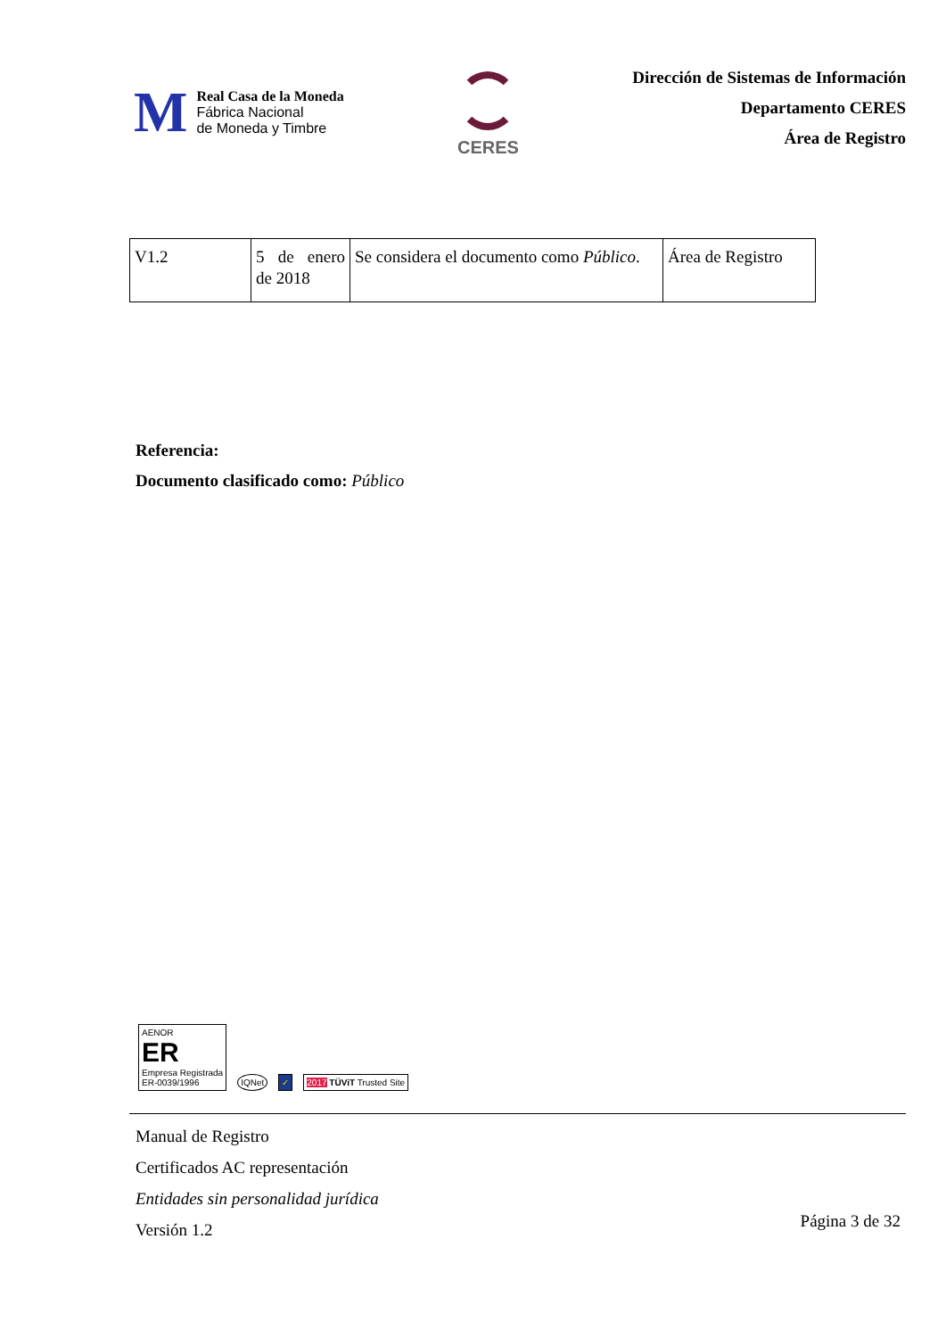M
Real Casa de la Moneda
Fábrica Nacional
de Moneda y Timbre
CERES
Dirección de Sistemas de Información
Departamento CERES
Área de Registro
| V1.2 | 5 de enero de 2018 | Se considera el documento como Público . | Área de Registro |
Referencia:
Documento clasificado como: Público
AENOR
ER
Empresa Registrada
ER-0039/1996
IQNet
✓
2017 TÜViT Trusted Site
Manual de Registro
Certificados AC representación
Entidades sin personalidad jurídica
Versión 1.2
Página 3 de 32